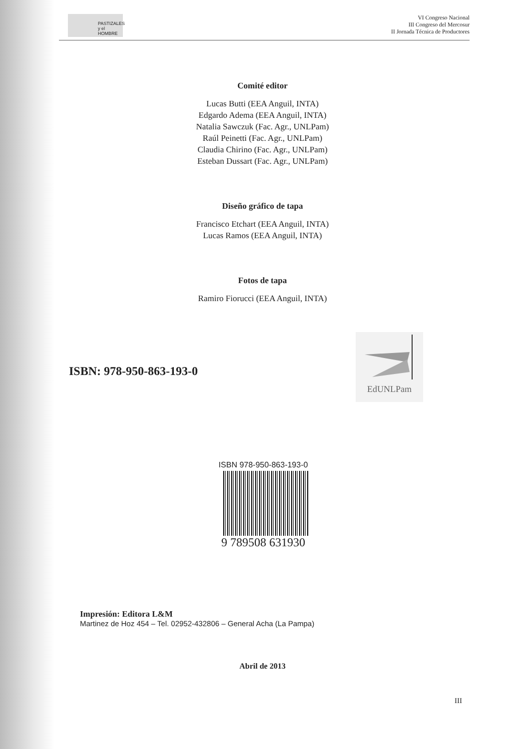PASTIZALES y el HOMBRE
VI Congreso Nacional
III Congreso del Mercosur
II Jornada Técnica de Productores
Comité editor
Lucas Butti (EEA Anguil, INTA)
Edgardo Adema (EEA Anguil, INTA)
Natalia Sawczuk (Fac. Agr., UNLPam)
Raúl Peinetti (Fac. Agr., UNLPam)
Claudia Chirino (Fac. Agr., UNLPam)
Esteban Dussart (Fac. Agr., UNLPam)
Diseño gráfico de tapa
Francisco Etchart (EEA Anguil, INTA)
Lucas Ramos (EEA Anguil, INTA)
Fotos de tapa
Ramiro Fiorucci (EEA Anguil, INTA)
ISBN: 978-950-863-193-0
EdUNLPam
ISBN 978-950-863-193-0
9 789508 631930
Impresión: Editora L&M
Martinez de Hoz 454 – Tel. 02952-432806 – General Acha (La Pampa)
Abril de 2013
III